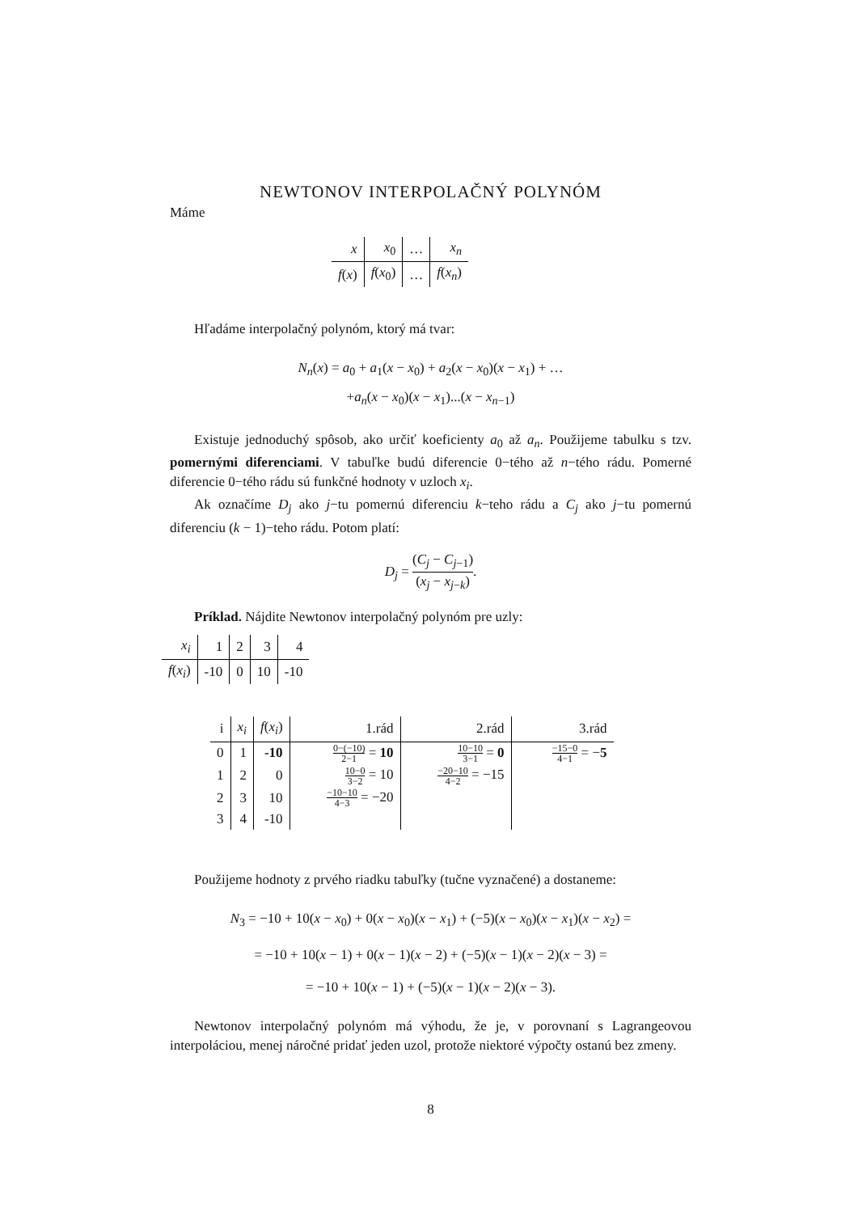NEWTONOV INTERPOLAČNÝ POLYNÓM
Máme
| x | x<sub>0</sub> | … | x<sub>n</sub> |
| --- | --- | --- | --- |
| f ( x ) | f ( x<sub>0</sub>) | … | f ( x<sub>n</sub> ) |
Hľadáme interpolačný polynóm, ktorý má tvar:
N<sub>n</sub>(x) = a<sub>0</sub> + a<sub>1</sub>(x − x<sub>0</sub>) + a<sub>2</sub>(x − x<sub>0</sub>)(x − x<sub>1</sub>) + …
+a<sub>n</sub>(x − x<sub>0</sub>)(x − x<sub>1</sub>)...(x − x<sub>n−1</sub>)
Existuje jednoduchý spôsob, ako určiť koeficienty a<sub>0</sub> až a<sub>n</sub>. Použijeme tabulku s tzv. pomernými diferenciami. V tabuľke budú diferencie 0−tého až n−tého rádu. Pomerné diferencie 0−tého rádu sú funkčné hodnoty v uzloch x<sub>i</sub>.
Ak označíme D<sub>j</sub> ako j−tu pomernú diferenciu k−teho rádu a C<sub>j</sub> ako j−tu pomernú diferenciu (k − 1)−teho rádu. Potom platí:
D<sub>j</sub> = (C<sub>j</sub> − C<sub>j−1</sub>) (x<sub>j</sub> − x<sub>j−k</sub>).
Príklad. Nájdite Newtonov interpolačný polynóm pre uzly:
| x<sub>i</sub> | 1 | 2 | 3 | 4 |
| --- | --- | --- | --- | --- |
| f ( x<sub>i</sub> ) | -10 | 0 | 10 | -10 |
| i | x<sub>i</sub> | f ( x<sub>i</sub> ) | 1.rád | 2.rád | 3.rád |
| --- | --- | --- | --- | --- | --- |
| 0 | 1 | -10 | 0−(−10) 2−1 = 10 | 10−10 3−1 = 0 | −15−0 4−1 = − 5 |
| 1 | 2 | 0 | 10−0 3−2 = 10 | −20−10 4−2 = −15 | |
| 2 | 3 | 10 | −10−10 4−3 = −20 | | |
| 3 | 4 | -10 | | | |
Použijeme hodnoty z prvého riadku tabuľky (tučne vyznačené) a dostaneme:
N<sub>3</sub> = −10 + 10(x − x<sub>0</sub>) + 0(x − x<sub>0</sub>)(x − x<sub>1</sub>) + (−5)(x − x<sub>0</sub>)(x − x<sub>1</sub>)(x − x<sub>2</sub>) =
= −10 + 10(x − 1) + 0(x − 1)(x − 2) + (−5)(x − 1)(x − 2)(x − 3) =
= −10 + 10(x − 1) + (−5)(x − 1)(x − 2)(x − 3).
Newtonov interpolačný polynóm má výhodu, že je, v porovnaní s Lagrangeovou interpoláciou, menej náročné pridať jeden uzol, protože niektoré výpočty ostanú bez zmeny.
8